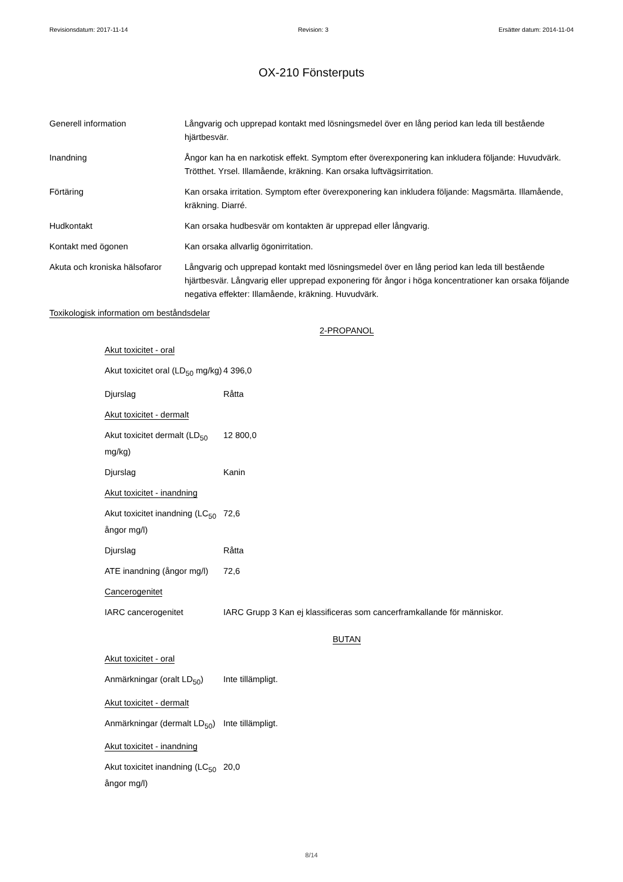Revisionsdatum: 2017-11-14 Revision: 3 Ersätter datum: 2014-11-04
OX-210 Fönsterputs
| Generell information | Långvarig och upprepad kontakt med lösningsmedel över en lång period kan leda till bestående hjärtbesvär. |
| Inandning | Ångor kan ha en narkotisk effekt. Symptom efter överexponering kan inkludera följande: Huvudvärk. Trötthet. Yrsel. Illamående, kräkning. Kan orsaka luftvägsirritation. |
| Förtäring | Kan orsaka irritation. Symptom efter överexponering kan inkludera följande: Magsmärta. Illamående, kräkning. Diarré. |
| Hudkontakt | Kan orsaka hudbesvär om kontakten är upprepad eller långvarig. |
| Kontakt med ögonen | Kan orsaka allvarlig ögonirritation. |
| Akuta och kroniska hälsofaror | Långvarig och upprepad kontakt med lösningsmedel över en lång period kan leda till bestående hjärtbesvär. Långvarig eller upprepad exponering för ångor i höga koncentrationer kan orsaka följande negativa effekter: Illamående, kräkning. Huvudvärk. |
Toxikologisk information om beståndsdelar
2-PROPANOL
| Akut toxicitet - oral | |
| Akut toxicitet oral (LD<sub>50</sub> mg/kg) | 4 396,0 |
| Djurslag | Råtta |
| Akut toxicitet - dermalt | |
| Akut toxicitet dermalt (LD<sub>50</sub> mg/kg) | 12 800,0 |
| Djurslag | Kanin |
| Akut toxicitet - inandning | |
| Akut toxicitet inandning (LC<sub>50</sub> ångor mg/l) | 72,6 |
| Djurslag | Råtta |
| ATE inandning (ångor mg/l) | 72,6 |
| Cancerogenitet | |
| IARC cancerogenitet | IARC Grupp 3 Kan ej klassificeras som cancerframkallande för människor. |
BUTAN
| Akut toxicitet - oral | |
| Anmärkningar (oralt LD<sub>50</sub>) | Inte tillämpligt. |
| Akut toxicitet - dermalt | |
| Anmärkningar (dermalt LD<sub>50</sub>) | Inte tillämpligt. |
| Akut toxicitet - inandning | |
| Akut toxicitet inandning (LC<sub>50</sub> ångor mg/l) | 20,0 |
8/14